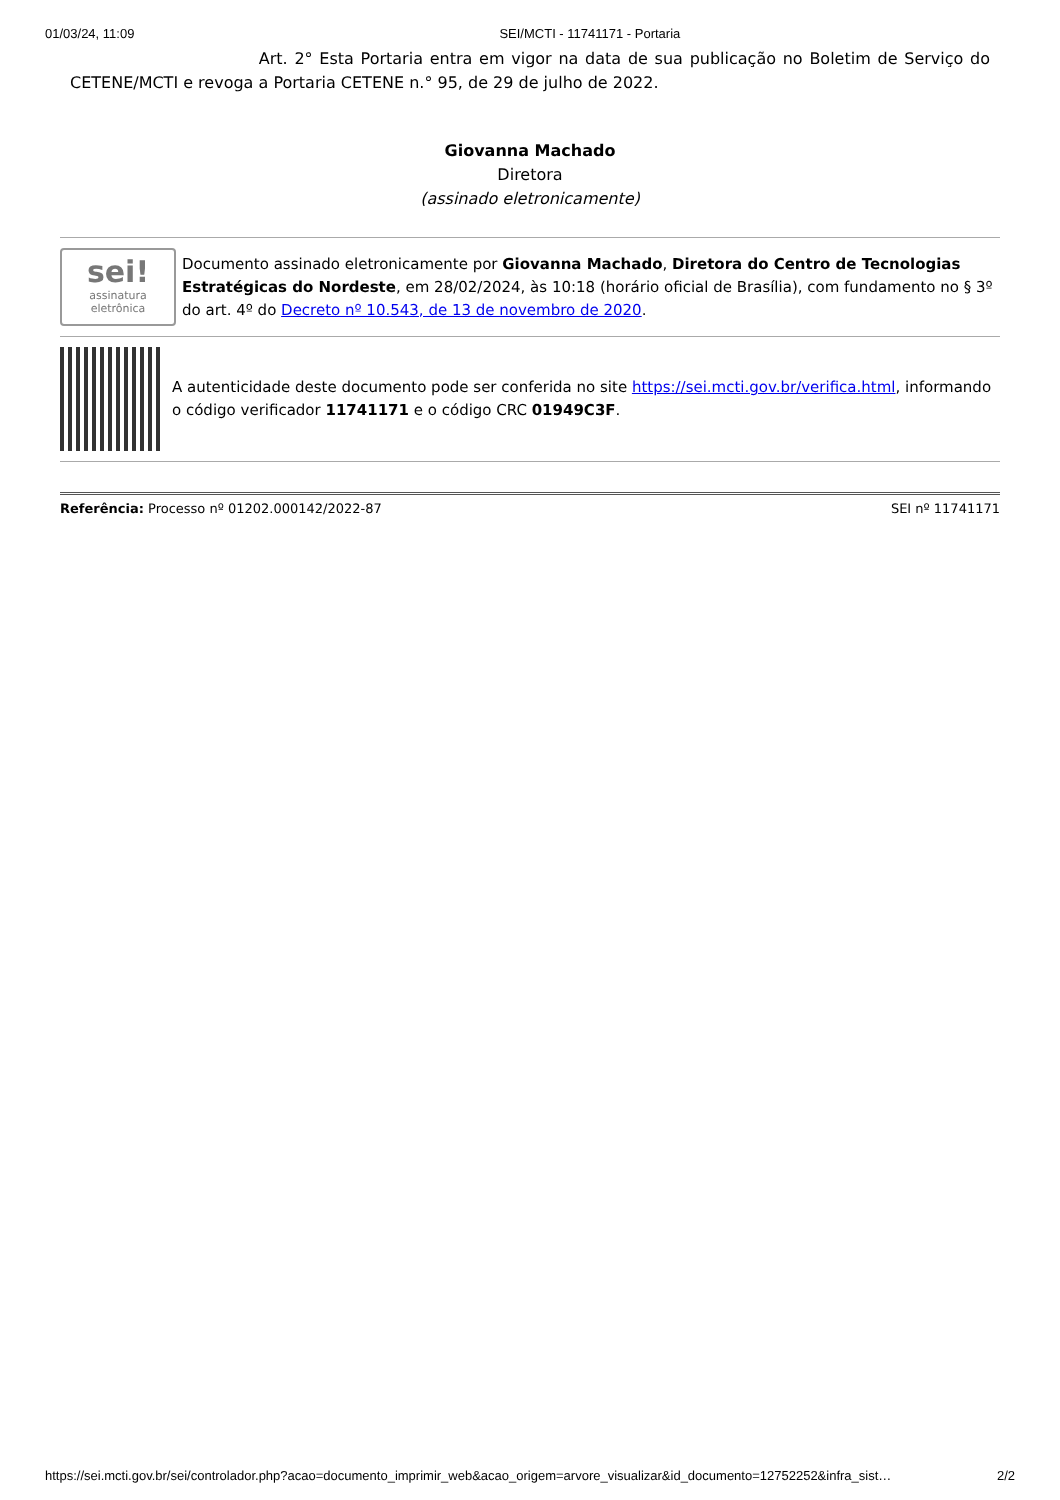01/03/24, 11:09 SEI/MCTI - 11741171 - Portaria
Art. 2° Esta Portaria entra em vigor na data de sua publicação no Boletim de Serviço do CETENE/MCTI e revoga a Portaria CETENE n.° 95, de 29 de julho de 2022.
Giovanna Machado
Diretora
(assinado eletronicamente)
sei!
assinatura eletrônica
Documento assinado eletronicamente por Giovanna Machado, Diretora do Centro de Tecnologias Estratégicas do Nordeste, em 28/02/2024, às 10:18 (horário oficial de Brasília), com fundamento no § 3º do art. 4º do Decreto nº 10.543, de 13 de novembro de 2020.
A autenticidade deste documento pode ser conferida no site https://sei.mcti.gov.br/verifica.html, informando o código verificador 11741171 e o código CRC 01949C3F.
Referência: Processo nº 01202.000142/2022-87 SEI nº 11741171
https://sei.mcti.gov.br/sei/controlador.php?acao=documento_imprimir_web&acao_origem=arvore_visualizar&id_documento=12752252&infra_sist… 2/2